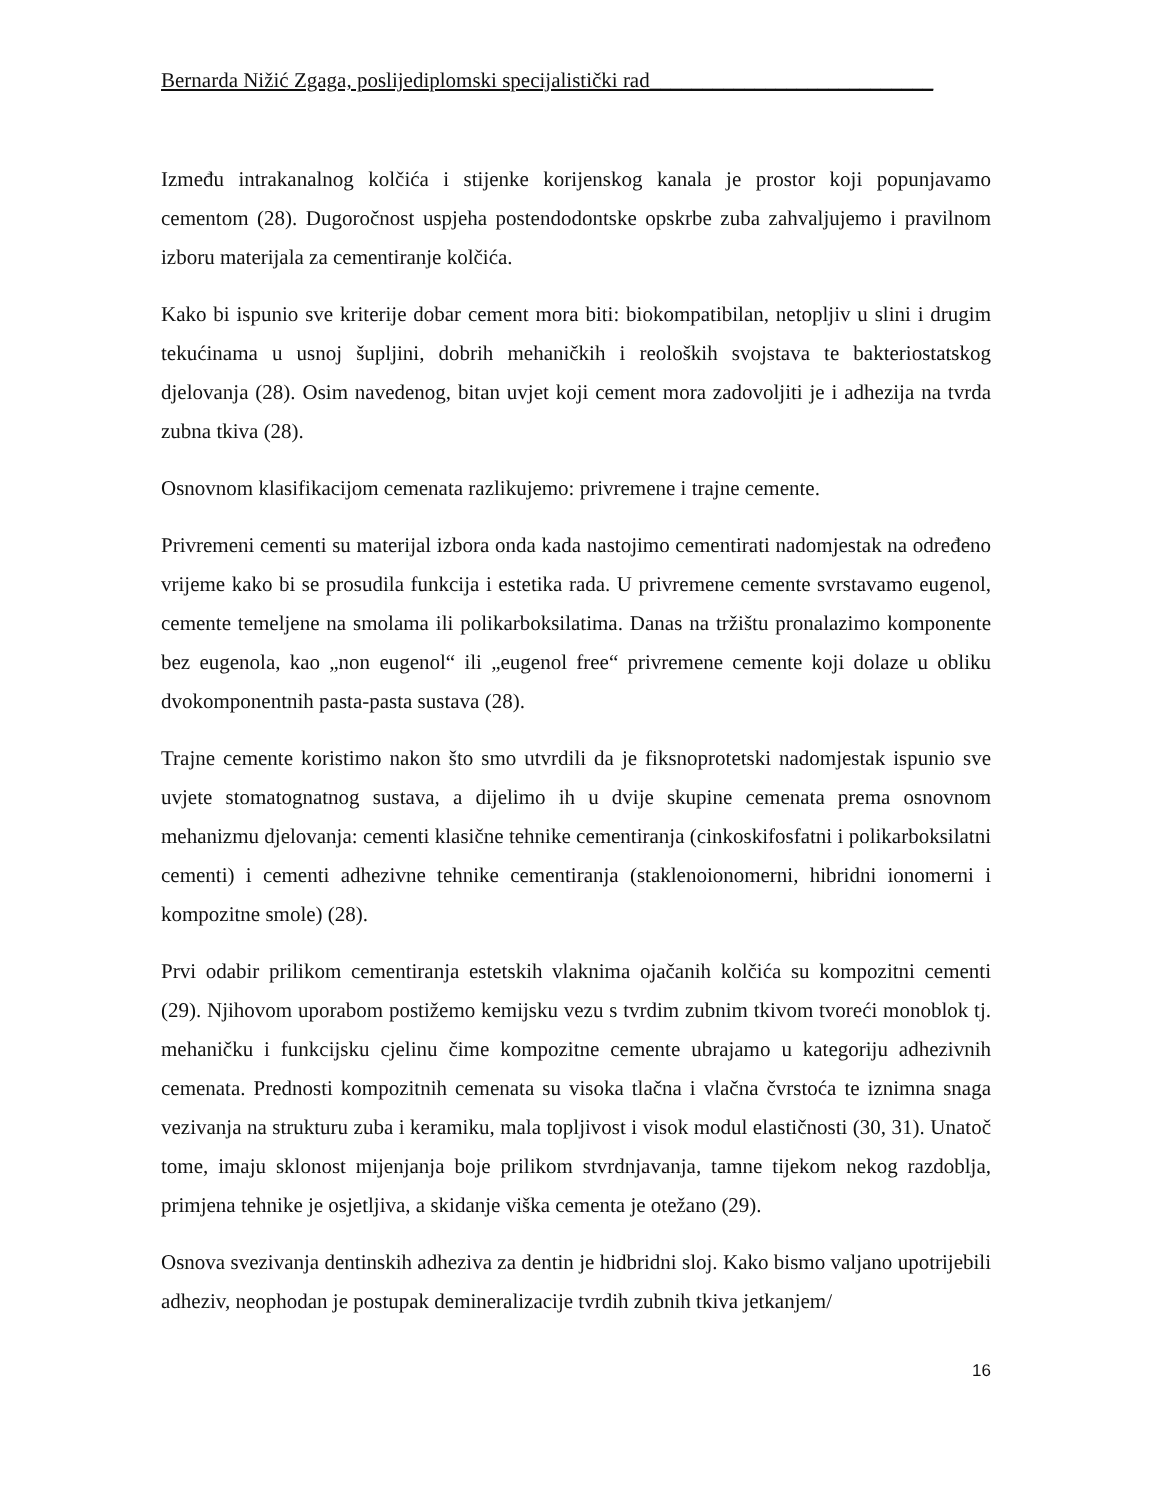Bernarda Nižić Zgaga, poslijediplomski specijalistički rad___________________________
Između intrakanalnog kolčića i stijenke korijenskog kanala je prostor koji popunjavamo cementom (28). Dugoročnost uspjeha postendodontske opskrbe zuba zahvaljujemo i pravilnom izboru materijala za cementiranje kolčića.
Kako bi ispunio sve kriterije dobar cement mora biti: biokompatibilan, netopljiv u slini i drugim tekućinama u usnoj šupljini, dobrih mehaničkih i reoloških svojstava te bakteriostatskog djelovanja (28). Osim navedenog, bitan uvjet koji cement mora zadovoljiti je i adhezija na tvrda zubna tkiva (28).
Osnovnom klasifikacijom cemenata razlikujemo: privremene i trajne cemente.
Privremeni cementi su materijal izbora onda kada nastojimo cementirati nadomjestak na određeno vrijeme kako bi se prosudila funkcija i estetika rada. U privremene cemente svrstavamo eugenol, cemente temeljene na smolama ili polikarboksilatima. Danas na tržištu pronalazimo komponente bez eugenola, kao „non eugenol“ ili „eugenol free“ privremene cemente koji dolaze u obliku dvokomponentnih pasta-pasta sustava (28).
Trajne cemente koristimo nakon što smo utvrdili da je fiksnoprotetski nadomjestak ispunio sve uvjete stomatognatnog sustava, a dijelimo ih u dvije skupine cemenata prema osnovnom mehanizmu djelovanja: cementi klasične tehnike cementiranja (cinkoskifosfatni i polikarboksilatni cementi) i cementi adhezivne tehnike cementiranja (staklenoionomerni, hibridni ionomerni i kompozitne smole) (28).
Prvi odabir prilikom cementiranja estetskih vlaknima ojačanih kolčića su kompozitni cementi (29). Njihovom uporabom postižemo kemijsku vezu s tvrdim zubnim tkivom tvoreći monoblok tj. mehaničku i funkcijsku cjelinu čime kompozitne cemente ubrajamo u kategoriju adhezivnih cemenata. Prednosti kompozitnih cemenata su visoka tlačna i vlačna čvrstoća te iznimna snaga vezivanja na strukturu zuba i keramiku, mala topljivost i visok modul elastičnosti (30, 31). Unatoč tome, imaju sklonost mijenjanja boje prilikom stvrdnjavanja, tamne tijekom nekog razdoblja, primjena tehnike je osjetljiva, a skidanje viška cementa je otežano (29).
Osnova svezivanja dentinskih adheziva za dentin je hidbridni sloj. Kako bismo valjano upotrijebili adheziv, neophodan je postupak demineralizacije tvrdih zubnih tkiva jetkanjem/
16